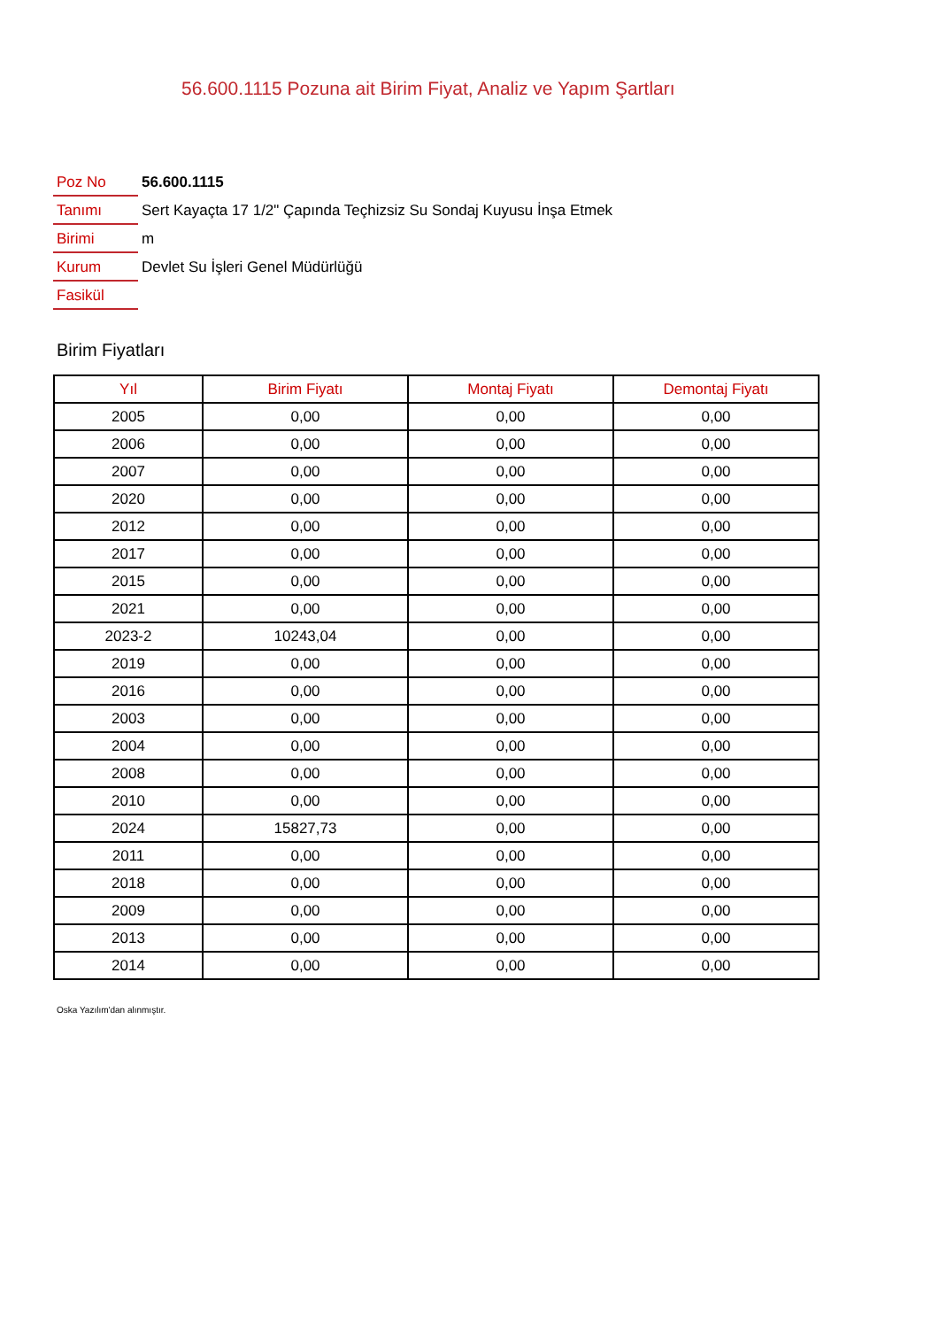56.600.1115 Pozuna ait Birim Fiyat, Analiz ve Yapım Şartları
| Poz No | 56.600.1115 |
| Tanımı | Sert Kayaçta 17 1/2" Çapında Teçhizsiz Su Sondaj Kuyusu İnşa Etmek |
| Birimi | m |
| Kurum | Devlet Su İşleri Genel Müdürlüğü |
| Fasikül | |
Birim Fiyatları
| Yıl | Birim Fiyatı | Montaj Fiyatı | Demontaj Fiyatı |
| --- | --- | --- | --- |
| 2005 | 0,00 | 0,00 | 0,00 |
| 2006 | 0,00 | 0,00 | 0,00 |
| 2007 | 0,00 | 0,00 | 0,00 |
| 2020 | 0,00 | 0,00 | 0,00 |
| 2012 | 0,00 | 0,00 | 0,00 |
| 2017 | 0,00 | 0,00 | 0,00 |
| 2015 | 0,00 | 0,00 | 0,00 |
| 2021 | 0,00 | 0,00 | 0,00 |
| 2023-2 | 10243,04 | 0,00 | 0,00 |
| 2019 | 0,00 | 0,00 | 0,00 |
| 2016 | 0,00 | 0,00 | 0,00 |
| 2003 | 0,00 | 0,00 | 0,00 |
| 2004 | 0,00 | 0,00 | 0,00 |
| 2008 | 0,00 | 0,00 | 0,00 |
| 2010 | 0,00 | 0,00 | 0,00 |
| 2024 | 15827,73 | 0,00 | 0,00 |
| 2011 | 0,00 | 0,00 | 0,00 |
| 2018 | 0,00 | 0,00 | 0,00 |
| 2009 | 0,00 | 0,00 | 0,00 |
| 2013 | 0,00 | 0,00 | 0,00 |
| 2014 | 0,00 | 0,00 | 0,00 |
Oska Yazılım'dan alınmıştır.